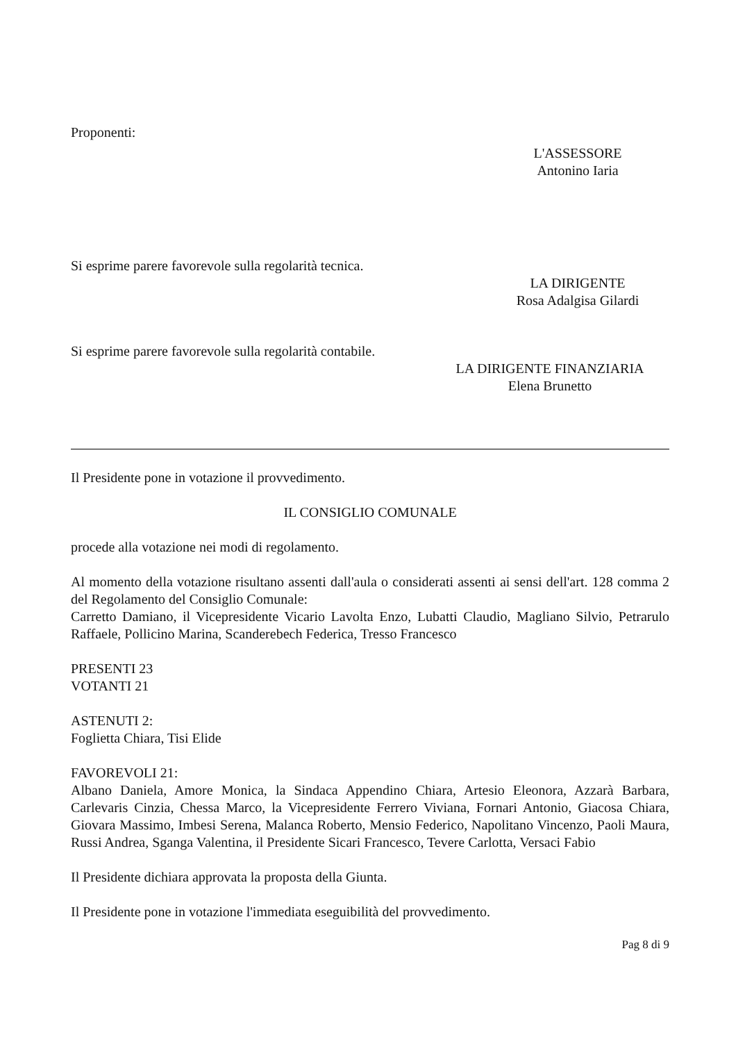Proponenti:
L'ASSESSORE
Antonino Iaria
Si esprime parere favorevole sulla regolarità tecnica.
LA DIRIGENTE
Rosa Adalgisa Gilardi
Si esprime parere favorevole sulla regolarità contabile.
LA DIRIGENTE FINANZIARIA
Elena Brunetto
Il Presidente pone in votazione il provvedimento.
IL CONSIGLIO COMUNALE
procede alla votazione nei modi di regolamento.
Al momento della votazione risultano assenti dall'aula o considerati assenti ai sensi dell'art. 128 comma 2 del Regolamento del Consiglio Comunale:
Carretto Damiano, il Vicepresidente Vicario Lavolta Enzo, Lubatti Claudio, Magliano Silvio, Petrarulo Raffaele, Pollicino Marina, Scanderebech Federica, Tresso Francesco
PRESENTI 23
VOTANTI 21
ASTENUTI 2:
Foglietta Chiara, Tisi Elide
FAVOREVOLI 21:
Albano Daniela, Amore Monica, la Sindaca Appendino Chiara, Artesio Eleonora, Azzarà Barbara, Carlevaris Cinzia, Chessa Marco, la Vicepresidente Ferrero Viviana, Fornari Antonio, Giacosa Chiara, Giovara Massimo, Imbesi Serena, Malanca Roberto, Mensio Federico, Napolitano Vincenzo, Paoli Maura, Russi Andrea, Sganga Valentina, il Presidente Sicari Francesco, Tevere Carlotta, Versaci Fabio
Il Presidente dichiara approvata la proposta della Giunta.
Il Presidente pone in votazione l'immediata eseguibilità del provvedimento.
Pag 8 di 9